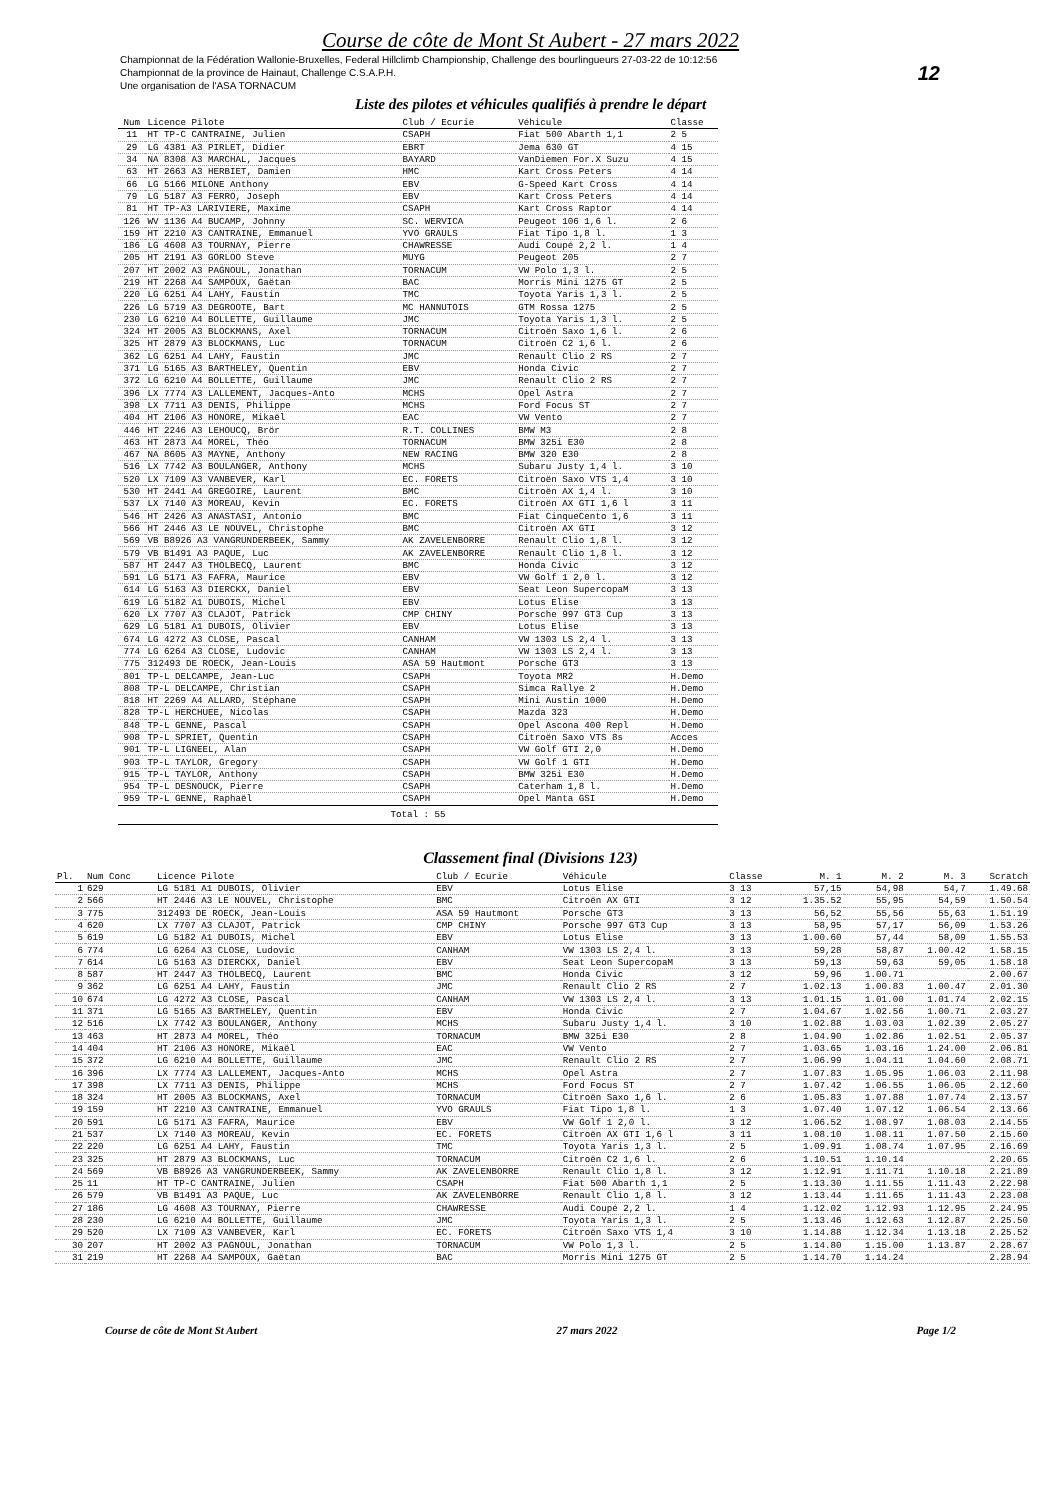Course de côte de Mont St Aubert - 27 mars 2022
Championnat de la Fédération Wallonie-Bruxelles, Federal Hillclimb Championship, Challenge des bourlingueurs 27-03-22 de 10:12:56
Championnat de la province de Hainaut, Challenge C.S.A.P.H.
Une organisation de l'ASA TORNACUM
12
Liste des pilotes et véhicules qualifiés à prendre le départ
| Num | Licence Pilote | Club / Ecurie | Véhicule | Classe |
| --- | --- | --- | --- | --- |
| 11 | HT TP-C CANTRAINE, Julien | CSAPH | Fiat 500 Abarth 1,1 | 2 5 |
| 29 | LG 4381 A3 PIRLET, Didier | EBRT | Jema 630 GT | 4 15 |
| 34 | NA 8308 A3 MARCHAL, Jacques | BAYARD | VanDiemen For.X Suzu | 4 15 |
| 63 | HT 2663 A3 HERBIET, Damien | HMC | Kart Cross Peters | 4 14 |
| 66 | LG 5166 MILONE Anthony | EBV | G-Speed Kart Cross | 4 14 |
| 79 | LG 5187 A3 FERRO, Joseph | EBV | Kart Cross Peters | 4 14 |
| 81 | HT TP-A3 LARIVIERE, Maxime | CSAPH | Kart Cross Raptor | 4 14 |
| 126 | WV 1136 A4 BUCAMP, Johnny | SC. WERVICA | Peugeot 106 1,6 l. | 2 6 |
| 159 | HT 2210 A3 CANTRAINE, Emmanuel | YVO GRAULS | Fiat Tipo 1,8 l. | 1 3 |
| 186 | LG 4608 A3 TOURNAY, Pierre | CHAWRESSE | Audi Coupé 2,2 l. | 1 4 |
| 205 | HT 2191 A3 GORLOO Steve | MUYG | Peugeot 205 | 2 7 |
| 207 | HT 2002 A3 PAGNOUL, Jonathan | TORNACUM | VW Polo 1,3 l. | 2 5 |
| 219 | HT 2268 A4 SAMPOUX, Gaëtan | BAC | Morris Mini 1275 GT | 2 5 |
| 220 | LG 6251 A4 LAHY, Faustin | TMC | Toyota Yaris 1,3 l. | 2 5 |
| 226 | LG 5719 A3 DEGROOTE, Bart | MC HANNUTOIS | GTM Rossa 1275 | 2 5 |
| 230 | LG 6210 A4 BOLLETTE, Guillaume | JMC | Toyota Yaris 1,3 l. | 2 5 |
| 324 | HT 2005 A3 BLOCKMANS, Axel | TORNACUM | Citroën Saxo 1,6 l. | 2 6 |
| 325 | HT 2879 A3 BLOCKMANS, Luc | TORNACUM | Citroën C2 1,6 l. | 2 6 |
| 362 | LG 6251 A4 LAHY, Faustin | JMC | Renault Clio 2 RS | 2 7 |
| 371 | LG 5165 A3 BARTHELEY, Quentin | EBV | Honda Civic | 2 7 |
| 372 | LG 6210 A4 BOLLETTE, Guillaume | JMC | Renault Clio 2 RS | 2 7 |
| 396 | LX 7774 A3 LALLEMENT, Jacques-Anto | MCHS | Opel Astra | 2 7 |
| 398 | LX 7711 A3 DENIS, Philippe | MCHS | Ford Focus ST | 2 7 |
| 404 | HT 2106 A3 HONORE, Mikaël | EAC | VW Vento | 2 7 |
| 446 | HT 2246 A3 LEHOUCQ, Brör | R.T. COLLINES | BMW M3 | 2 8 |
| 463 | HT 2873 A4 MOREL, Théo | TORNACUM | BMW 325i E30 | 2 8 |
| 467 | NA 8605 A3 MAYNE, Anthony | NEW RACING | BMW 320 E30 | 2 8 |
| 516 | LX 7742 A3 BOULANGER, Anthony | MCHS | Subaru Justy 1,4 l. | 3 10 |
| 520 | LX 7109 A3 VANBEVER, Karl | EC. FORETS | Citroën Saxo VTS 1,4 | 3 10 |
| 530 | HT 2441 A4 GREGOIRE, Laurent | BMC | Citroën AX 1,4 l. | 3 10 |
| 537 | LX 7140 A3 MOREAU, Kevin | EC. FORETS | Citroën AX GTI 1,6 l | 3 11 |
| 546 | HT 2426 A3 ANASTASI, Antonio | BMC | Fiat CinqueCento 1,6 | 3 11 |
| 566 | HT 2446 A3 LE NOUVEL, Christophe | BMC | Citroën AX GTI | 3 12 |
| 569 | VB B8926 A3 VANGRUNDERBEEK, Sammy | AK ZAVELENBORRE | Renault Clio 1,8 l. | 3 12 |
| 579 | VB B1491 A3 PAQUE, Luc | AK ZAVELENBORRE | Renault Clio 1,8 l. | 3 12 |
| 587 | HT 2447 A3 THOLBECQ, Laurent | BMC | Honda Civic | 3 12 |
| 591 | LG 5171 A3 FAFRA, Maurice | EBV | VW Golf 1 2,0 l. | 3 12 |
| 614 | LG 5163 A3 DIERCKX, Daniel | EBV | Seat Leon SupercopaM | 3 13 |
| 619 | LG 5182 A1 DUBOIS, Michel | EBV | Lotus Elise | 3 13 |
| 620 | LX 7707 A3 CLAJOT, Patrick | CMP CHINY | Porsche 997 GT3 Cup | 3 13 |
| 629 | LG 5181 A1 DUBOIS, Olivier | EBV | Lotus Elise | 3 13 |
| 674 | LG 4272 A3 CLOSE, Pascal | CANHAM | VW 1303 LS 2,4 l. | 3 13 |
| 774 | LG 6264 A3 CLOSE, Ludovic | CANHAM | VW 1303 LS 2,4 l. | 3 13 |
| 775 | 312493 DE ROECK, Jean-Louis | ASA 59 Hautmont | Porsche GT3 | 3 13 |
| 801 | TP-L DELCAMPE, Jean-Luc | CSAPH | Toyota MR2 | H.Demo |
| 808 | TP-L DELCAMPE, Christian | CSAPH | Simca Rallye 2 | H.Demo |
| 818 | HT 2269 A4 ALLARD, Stéphane | CSAPH | Mini Austin 1000 | H.Demo |
| 828 | TP-L HERCHUEE, Nicolas | CSAPH | Mazda 323 | H.Demo |
| 848 | TP-L GENNE, Pascal | CSAPH | Opel Ascona 400 Repl | H.Demo |
| 908 | TP-L SPRIET, Quentin | CSAPH | Citroën Saxo VTS 8s | Acces |
| 901 | TP-L LIGNEEL, Alan | CSAPH | VW Golf GTI 2,0 | H.Demo |
| 903 | TP-L TAYLOR, Gregory | CSAPH | VW Golf 1 GTI | H.Demo |
| 915 | TP-L TAYLOR, Anthony | CSAPH | BMW 325i E30 | H.Demo |
| 954 | TP-L DESNOUCK, Pierre | CSAPH | Caterham 1,8 l. | H.Demo |
| 959 | TP-L GENNE, Raphaël | CSAPH | Opel Manta GSI | H.Demo |
| Total : 55 | | | | |
Classement final (Divisions 123)
| Pl. | Num Conc | Licence Pilote | Club / Ecurie | Véhicule | Classe | M. 1 | M. 2 | M. 3 | Scratch |
| --- | --- | --- | --- | --- | --- | --- | --- | --- | --- |
| 1 | 629 | LG 5181 A1 DUBOIS, Olivier | EBV | Lotus Elise | 3 13 | 57,15 | 54,98 | 54,7 | 1.49.68 |
| 2 | 566 | HT 2446 A3 LE NOUVEL, Christophe | BMC | Citroën AX GTI | 3 12 | 1.35.52 | 55,95 | 54,59 | 1.50.54 |
| 3 | 775 | 312493 DE ROECK, Jean-Louis | ASA 59 Hautmont | Porsche GT3 | 3 13 | 56,52 | 55,56 | 55,63 | 1.51.19 |
| 4 | 620 | LX 7707 A3 CLAJOT, Patrick | CMP CHINY | Porsche 997 GT3 Cup | 3 13 | 58,95 | 57,17 | 56,09 | 1.53.26 |
| 5 | 619 | LG 5182 A1 DUBOIS, Michel | EBV | Lotus Elise | 3 13 | 1.00.60 | 57,44 | 58,09 | 1.55.53 |
| 6 | 774 | LG 6264 A3 CLOSE, Ludovic | CANHAM | VW 1303 LS 2,4 l. | 3 13 | 59,28 | 58,87 | 1.00.42 | 1.58.15 |
| 7 | 614 | LG 5163 A3 DIERCKX, Daniel | EBV | Seat Leon SupercopaM | 3 13 | 59,13 | 59,63 | 59,05 | 1.58.18 |
| 8 | 587 | HT 2447 A3 THOLBECQ, Laurent | BMC | Honda Civic | 3 12 | 59,96 | 1.00.71 | | 2.00.67 |
| 9 | 362 | LG 6251 A4 LAHY, Faustin | JMC | Renault Clio 2 RS | 2 7 | 1.02.13 | 1.00.83 | 1.00.47 | 2.01.30 |
| 10 | 674 | LG 4272 A3 CLOSE, Pascal | CANHAM | VW 1303 LS 2,4 l. | 3 13 | 1.01.15 | 1.01.00 | 1.01.74 | 2.02.15 |
| 11 | 371 | LG 5165 A3 BARTHELEY, Quentin | EBV | Honda Civic | 2 7 | 1.04.67 | 1.02.56 | 1.00.71 | 2.03.27 |
| 12 | 516 | LX 7742 A3 BOULANGER, Anthony | MCHS | Subaru Justy 1,4 l. | 3 10 | 1.02.88 | 1.03.03 | 1.02.39 | 2.05.27 |
| 13 | 463 | HT 2873 A4 MOREL, Théo | TORNACUM | BMW 325i E30 | 2 8 | 1.04.90 | 1.02.86 | 1.02.51 | 2.05.37 |
| 14 | 404 | HT 2106 A3 HONORE, Mikaël | EAC | VW Vento | 2 7 | 1.03.65 | 1.03.16 | 1.24.00 | 2.06.81 |
| 15 | 372 | LG 6210 A4 BOLLETTE, Guillaume | JMC | Renault Clio 2 RS | 2 7 | 1.06.99 | 1.04.11 | 1.04.60 | 2.08.71 |
| 16 | 396 | LX 7774 A3 LALLEMENT, Jacques-Anto | MCHS | Opel Astra | 2 7 | 1.07.83 | 1.05.95 | 1.06.03 | 2.11.98 |
| 17 | 398 | LX 7711 A3 DENIS, Philippe | MCHS | Ford Focus ST | 2 7 | 1.07.42 | 1.06.55 | 1.06.05 | 2.12.60 |
| 18 | 324 | HT 2005 A3 BLOCKMANS, Axel | TORNACUM | Citroën Saxo 1,6 l. | 2 6 | 1.05.83 | 1.07.88 | 1.07.74 | 2.13.57 |
| 19 | 159 | HT 2210 A3 CANTRAINE, Emmanuel | YVO GRAULS | Fiat Tipo 1,8 l. | 1 3 | 1.07.40 | 1.07.12 | 1.06.54 | 2.13.66 |
| 20 | 591 | LG 5171 A3 FAFRA, Maurice | EBV | VW Golf 1 2,0 l. | 3 12 | 1.06.52 | 1.08.97 | 1.08.03 | 2.14.55 |
| 21 | 537 | LX 7140 A3 MOREAU, Kevin | EC. FORETS | Citroën AX GTI 1,6 l | 3 11 | 1.08.10 | 1.08.11 | 1.07.50 | 2.15.60 |
| 22 | 220 | LG 6251 A4 LAHY, Faustin | TMC | Toyota Yaris 1,3 l. | 2 5 | 1.09.91 | 1.08.74 | 1.07.95 | 2.16.69 |
| 23 | 325 | HT 2879 A3 BLOCKMANS, Luc | TORNACUM | Citroën C2 1,6 l. | 2 6 | 1.10.51 | 1.10.14 | | 2.20.65 |
| 24 | 569 | VB B8926 A3 VANGRUNDERBEEK, Sammy | AK ZAVELENBORRE | Renault Clio 1,8 l. | 3 12 | 1.12.91 | 1.11.71 | 1.10.18 | 2.21.89 |
| 25 | 11 | HT TP-C CANTRAINE, Julien | CSAPH | Fiat 500 Abarth 1,1 | 2 5 | 1.13.30 | 1.11.55 | 1.11.43 | 2.22.98 |
| 26 | 579 | VB B1491 A3 PAQUE, Luc | AK ZAVELENBORRE | Renault Clio 1,8 l. | 3 12 | 1.13.44 | 1.11.65 | 1.11.43 | 2.23.08 |
| 27 | 186 | LG 4608 A3 TOURNAY, Pierre | CHAWRESSE | Audi Coupé 2,2 l. | 1 4 | 1.12.02 | 1.12.93 | 1.12.95 | 2.24.95 |
| 28 | 230 | LG 6210 A4 BOLLETTE, Guillaume | JMC | Toyota Yaris 1,3 l. | 2 5 | 1.13.46 | 1.12.63 | 1.12.87 | 2.25.50 |
| 29 | 520 | LX 7109 A3 VANBEVER, Karl | EC. FORETS | Citroën Saxo VTS 1,4 | 3 10 | 1.14.88 | 1.12.34 | 1.13.18 | 2.25.52 |
| 30 | 207 | HT 2002 A3 PAGNOUL, Jonathan | TORNACUM | VW Polo 1,3 l. | 2 5 | 1.14.80 | 1.15.00 | 1.13.87 | 2.28.67 |
| 31 | 219 | HT 2268 A4 SAMPOUX, Gaëtan | BAC | Morris Mini 1275 GT | 2 5 | 1.14.70 | 1.14.24 | | 2.28.94 |
Course de côte de Mont St Aubert 27 mars 2022 Page 1/2